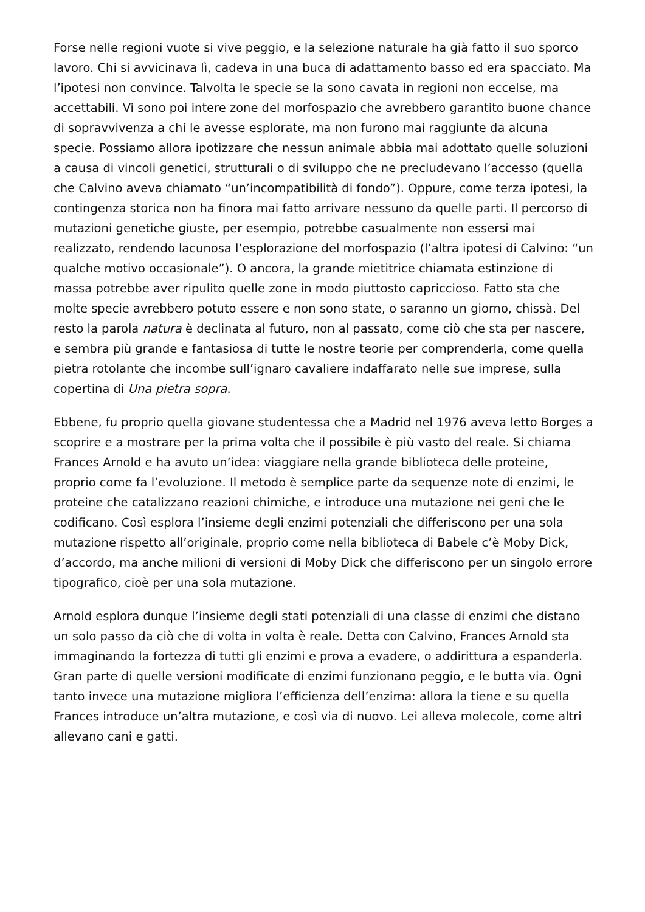Forse nelle regioni vuote si vive peggio, e la selezione naturale ha già fatto il suo sporco lavoro. Chi si avvicinava lì, cadeva in una buca di adattamento basso ed era spacciato. Ma l’ipotesi non convince. Talvolta le specie se la sono cavata in regioni non eccelse, ma accettabili. Vi sono poi intere zone del morfospazio che avrebbero garantito buone chance di sopravvivenza a chi le avesse esplorate, ma non furono mai raggiunte da alcuna specie. Possiamo allora ipotizzare che nessun animale abbia mai adottato quelle soluzioni a causa di vincoli genetici, strutturali o di sviluppo che ne precludevano l’accesso (quella che Calvino aveva chiamato “un’incompatibilità di fondo”). Oppure, come terza ipotesi, la contingenza storica non ha finora mai fatto arrivare nessuno da quelle parti. Il percorso di mutazioni genetiche giuste, per esempio, potrebbe casualmente non essersi mai realizzato, rendendo lacunosa l’esplorazione del morfospazio (l’altra ipotesi di Calvino: “un qualche motivo occasionale”). O ancora, la grande mietitrice chiamata estinzione di massa potrebbe aver ripulito quelle zone in modo piuttosto capriccioso. Fatto sta che molte specie avrebbero potuto essere e non sono state, o saranno un giorno, chissà. Del resto la parola natura è declinata al futuro, non al passato, come ciò che sta per nascere, e sembra più grande e fantasiosa di tutte le nostre teorie per comprenderla, come quella pietra rotolante che incombe sull’ignaro cavaliere indaffarato nelle sue imprese, sulla copertina di Una pietra sopra.
Ebbene, fu proprio quella giovane studentessa che a Madrid nel 1976 aveva letto Borges a scoprire e a mostrare per la prima volta che il possibile è più vasto del reale. Si chiama Frances Arnold e ha avuto un’idea: viaggiare nella grande biblioteca delle proteine, proprio come fa l’evoluzione. Il metodo è semplice parte da sequenze note di enzimi, le proteine che catalizzano reazioni chimiche, e introduce una mutazione nei geni che le codificano. Così esplora l’insieme degli enzimi potenziali che differiscono per una sola mutazione rispetto all’originale, proprio come nella biblioteca di Babele c’è Moby Dick, d’accordo, ma anche milioni di versioni di Moby Dick che differiscono per un singolo errore tipografico, cioè per una sola mutazione.
Arnold esplora dunque l’insieme degli stati potenziali di una classe di enzimi che distano un solo passo da ciò che di volta in volta è reale. Detta con Calvino, Frances Arnold sta immaginando la fortezza di tutti gli enzimi e prova a evadere, o addirittura a espanderla. Gran parte di quelle versioni modificate di enzimi funzionano peggio, e le butta via. Ogni tanto invece una mutazione migliora l’efficienza dell’enzima: allora la tiene e su quella Frances introduce un’altra mutazione, e così via di nuovo. Lei alleva molecole, come altri allevano cani e gatti.